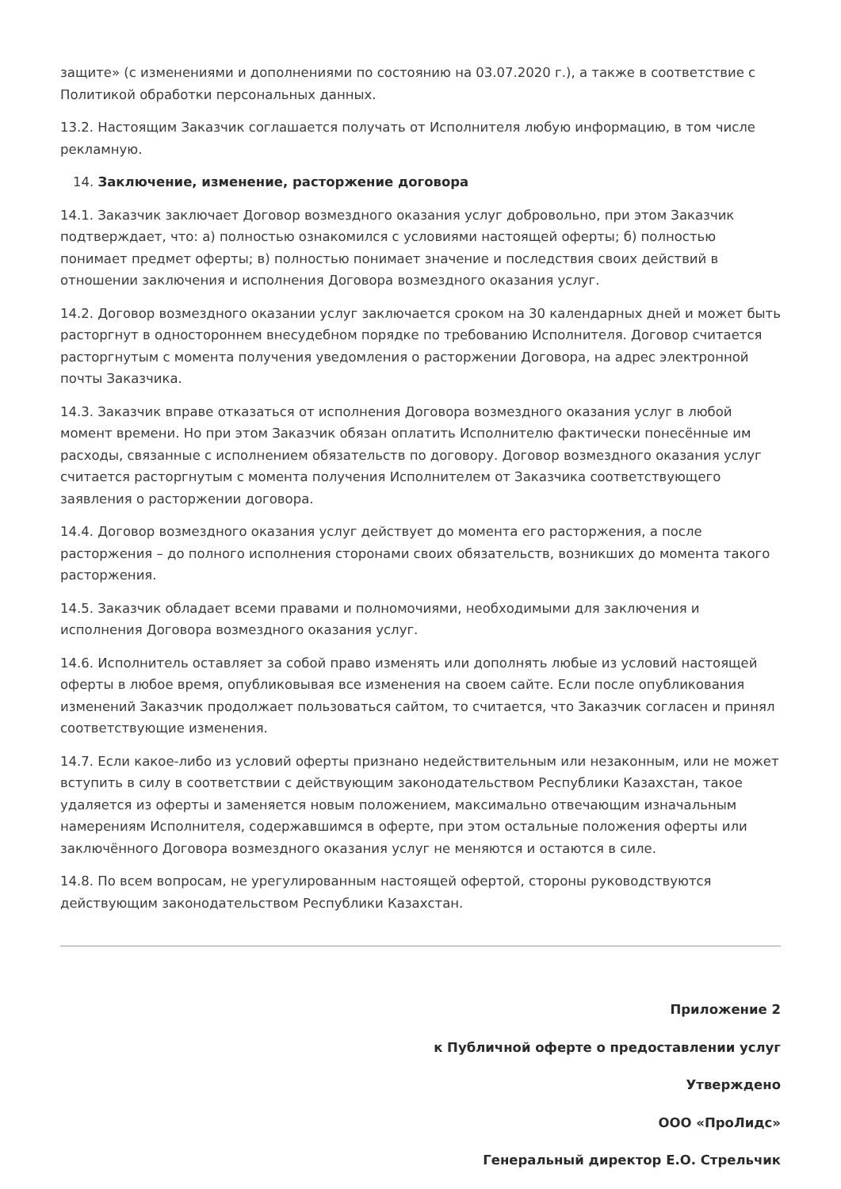защите» (с изменениями и дополнениями по состоянию на 03.07.2020 г.), а также в соответствие с Политикой обработки персональных данных.
13.2. Настоящим Заказчик соглашается получать от Исполнителя любую информацию, в том числе рекламную.
14. Заключение, изменение, расторжение договора
14.1. Заказчик заключает Договор возмездного оказания услуг добровольно, при этом Заказчик подтверждает, что: а) полностью ознакомился с условиями настоящей оферты; б) полностью понимает предмет оферты; в) полностью понимает значение и последствия своих действий в отношении заключения и исполнения Договора возмездного оказания услуг.
14.2. Договор возмездного оказании услуг заключается сроком на 30 календарных дней и может быть расторгнут в одностороннем внесудебном порядке по требованию Исполнителя. Договор считается расторгнутым с момента получения уведомления о расторжении Договора, на адрес электронной почты Заказчика.
14.3. Заказчик вправе отказаться от исполнения Договора возмездного оказания услуг в любой момент времени. Но при этом Заказчик обязан оплатить Исполнителю фактически понесённые им расходы, связанные с исполнением обязательств по договору. Договор возмездного оказания услуг считается расторгнутым с момента получения Исполнителем от Заказчика соответствующего заявления о расторжении договора.
14.4. Договор возмездного оказания услуг действует до момента его расторжения, а после расторжения – до полного исполнения сторонами своих обязательств, возникших до момента такого расторжения.
14.5. Заказчик обладает всеми правами и полномочиями, необходимыми для заключения и исполнения Договора возмездного оказания услуг.
14.6. Исполнитель оставляет за собой право изменять или дополнять любые из условий настоящей оферты в любое время, опубликовывая все изменения на своем сайте. Если после опубликования изменений Заказчик продолжает пользоваться сайтом, то считается, что Заказчик согласен и принял соответствующие изменения.
14.7. Если какое-либо из условий оферты признано недействительным или незаконным, или не может вступить в силу в соответствии с действующим законодательством Республики Казахстан, такое удаляется из оферты и заменяется новым положением, максимально отвечающим изначальным намерениям Исполнителя, содержавшимся в оферте, при этом остальные положения оферты или заключённого Договора возмездного оказания услуг не меняются и остаются в силе.
14.8. По всем вопросам, не урегулированным настоящей офертой, стороны руководствуются действующим законодательством Республики Казахстан.
Приложение 2
к Публичной оферте о предоставлении услуг
Утверждено
ООО «ПроЛидс»
Генеральный директор Е.О. Стрельчик